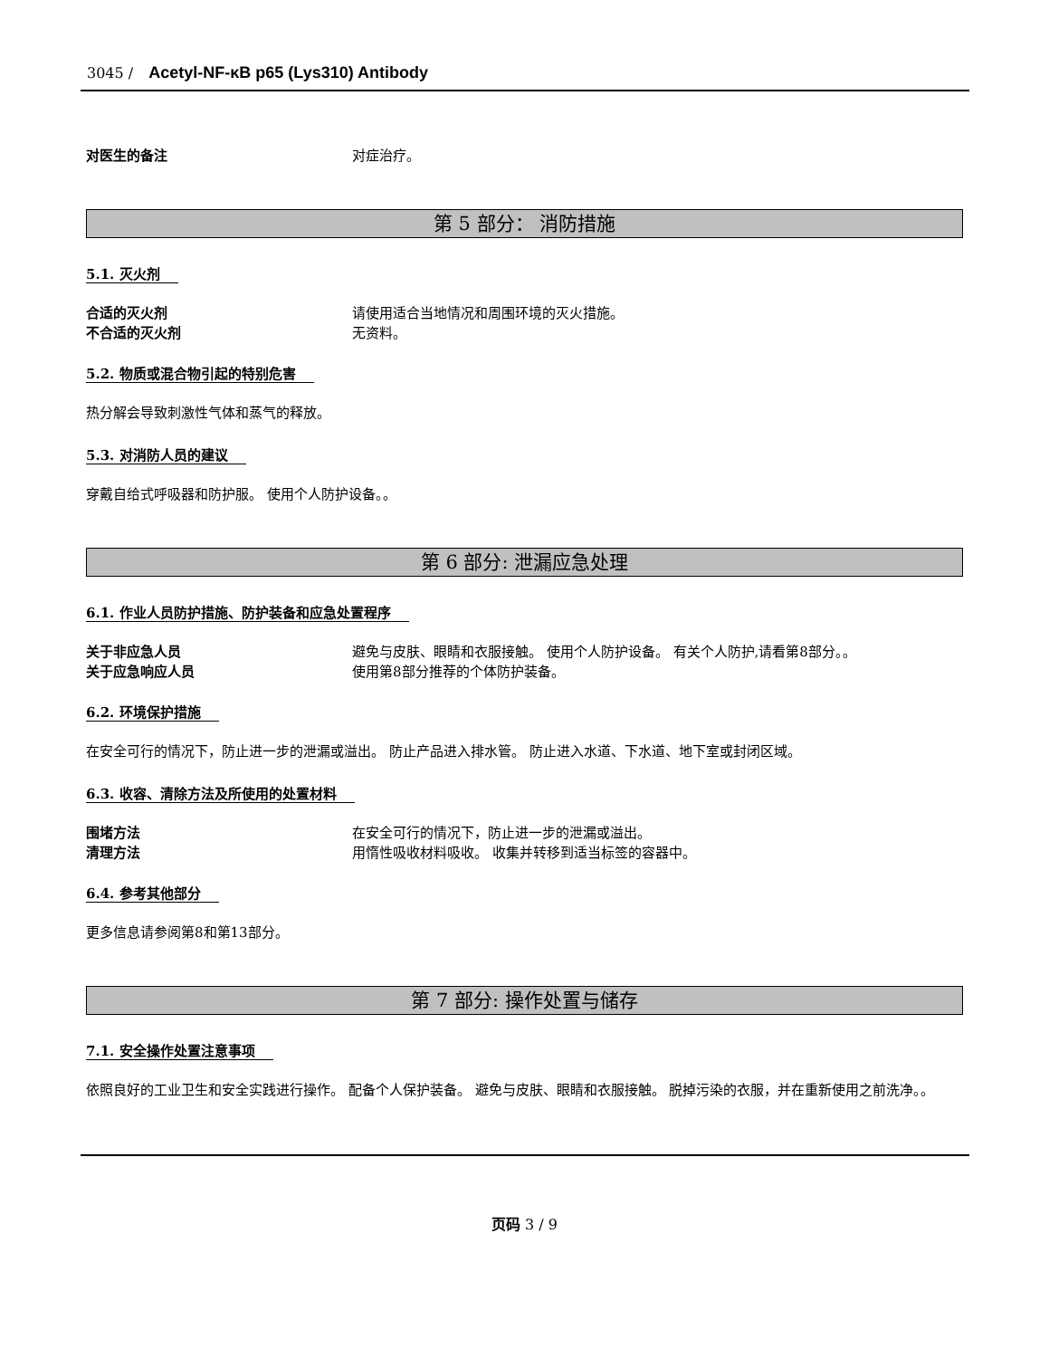3045 / Acetyl-NF-κB p65 (Lys310) Antibody
对医生的备注 对症治疗。
第 5 部分： 消防措施
5.1. 灭火剂
合适的灭火剂 请使用适合当地情况和周围环境的灭火措施。
不合适的灭火剂 无资料。
5.2. 物质或混合物引起的特别危害
热分解会导致刺激性气体和蒸气的释放。
5.3. 对消防人员的建议
穿戴自给式呼吸器和防护服。 使用个人防护设备。。
第 6 部分: 泄漏应急处理
6.1. 作业人员防护措施、防护装备和应急处置程序
关于非应急人员 避免与皮肤、眼睛和衣服接触。 使用个人防护设备。 有关个人防护,请看第8部分。。
关于应急响应人员 使用第8部分推荐的个体防护装备。
6.2. 环境保护措施
在安全可行的情况下，防止进一步的泄漏或溢出。 防止产品进入排水管。 防止进入水道、下水道、地下室或封闭区域。
6.3. 收容、清除方法及所使用的处置材料
围堵方法 在安全可行的情况下，防止进一步的泄漏或溢出。
清理方法 用惰性吸收材料吸收。 收集并转移到适当标签的容器中。
6.4. 参考其他部分
更多信息请参阅第8和第13部分。
第 7 部分: 操作处置与储存
7.1. 安全操作处置注意事项
依照良好的工业卫生和安全实践进行操作。 配备个人保护装备。 避免与皮肤、眼睛和衣服接触。 脱掉污染的衣服，并在重新使用之前洗净。。
页码 3 / 9